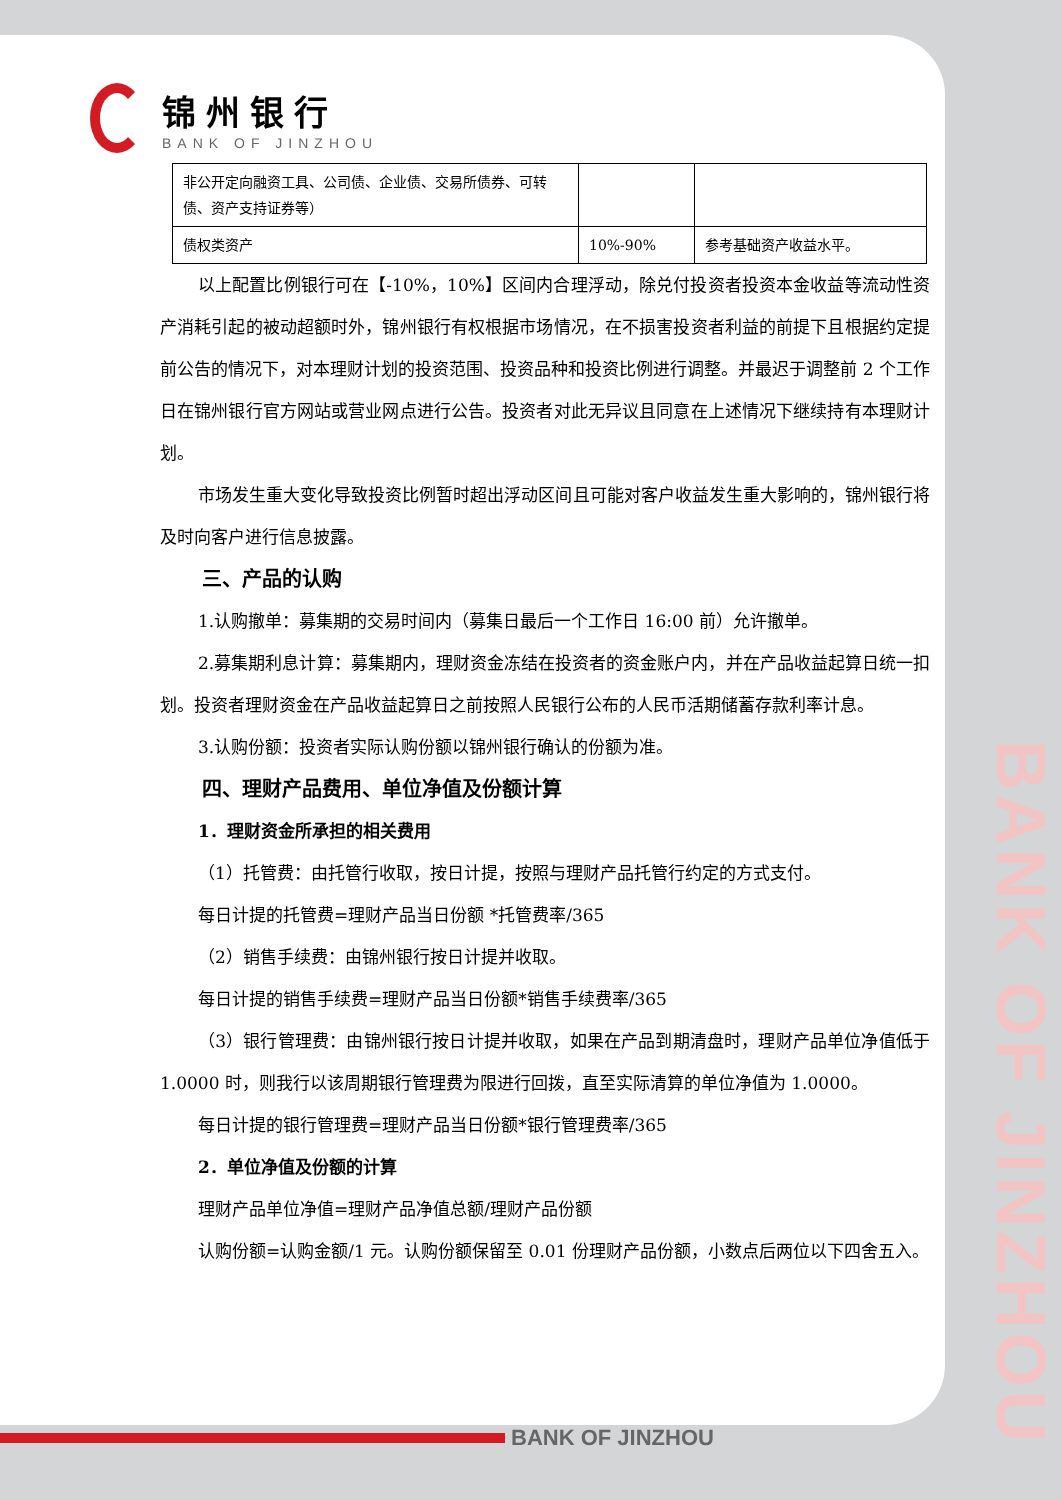锦州银行
BANK OF JINZHOU
| 非公开定向融资工具、公司债、企业债、交易所债券、可转债、资产支持证券等） | | |
| 债权类资产 | 10%-90% | 参考基础资产收益水平。 |
以上配置比例银行可在【-10%，10%】区间内合理浮动，除兑付投资者投资本金收益等流动性资产消耗引起的被动超额时外，锦州银行有权根据市场情况，在不损害投资者利益的前提下且根据约定提前公告的情况下，对本理财计划的投资范围、投资品种和投资比例进行调整。并最迟于调整前 2 个工作日在锦州银行官方网站或营业网点进行公告。投资者对此无异议且同意在上述情况下继续持有本理财计划。
市场发生重大变化导致投资比例暂时超出浮动区间且可能对客户收益发生重大影响的，锦州银行将及时向客户进行信息披露。
三、产品的认购
1.认购撤单：募集期的交易时间内（募集日最后一个工作日 16:00 前）允许撤单。
2.募集期利息计算：募集期内，理财资金冻结在投资者的资金账户内，并在产品收益起算日统一扣划。投资者理财资金在产品收益起算日之前按照人民银行公布的人民币活期储蓄存款利率计息。
3.认购份额：投资者实际认购份额以锦州银行确认的份额为准。
四、理财产品费用、单位净值及份额计算
1．理财资金所承担的相关费用
（1）托管费：由托管行收取，按日计提，按照与理财产品托管行约定的方式支付。
每日计提的托管费=理财产品当日份额 *托管费率/365
（2）销售手续费：由锦州银行按日计提并收取。
每日计提的销售手续费=理财产品当日份额*销售手续费率/365
（3）银行管理费：由锦州银行按日计提并收取，如果在产品到期清盘时，理财产品单位净值低于 1.0000 时，则我行以该周期银行管理费为限进行回拨，直至实际清算的单位净值为 1.0000。
每日计提的银行管理费=理财产品当日份额*银行管理费率/365
2．单位净值及份额的计算
理财产品单位净值=理财产品净值总额/理财产品份额
认购份额=认购金额/1 元。认购份额保留至 0.01 份理财产品份额，小数点后两位以下四舍五入。
BANK OF JINZHOU
BANK OF JINZHOU